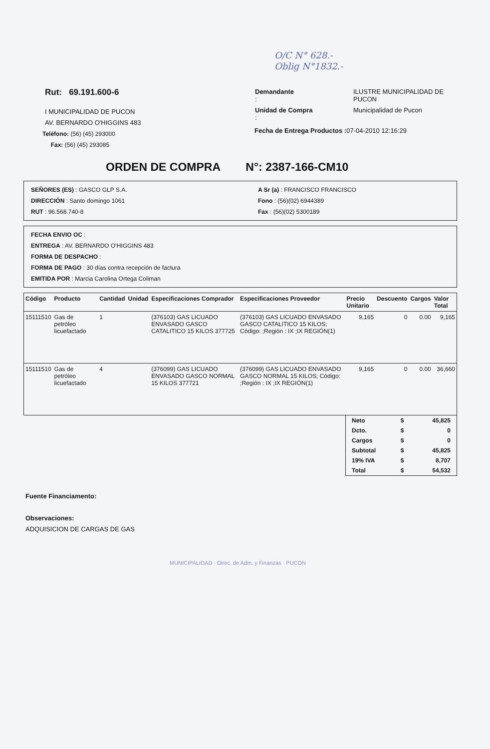O/C N° 628.-
Oblig N°1832.-
Rut: 69.191.600-6
I MUNICIPALIDAD DE PUCON
AV. BERNARDO O'HIGGINS 483
Teléfono: (56) (45) 293000
Fax: (56) (45) 293085
| Demandante : | ILUSTRE MUNICIPALIDAD DE PUCON |
| Unidad de Compra : | Municipalidad de Pucon |
Fecha de Entrega Productos : 07-04-2010 12:16:29
ORDEN DE COMPRA N°: 2387-166-CM10
SEÑORES (ES) : GASCO GLP S.A.
DIRECCIÓN : Santo domingo 1061
RUT : 96.568.740-8
A Sr (a) : FRANCISCO FRANCISCO
Fono : (56)(02) 6944389
Fax : (56)(02) 5300189
FECHA ENVIO OC :
ENTREGA : AV. BERNARDO O'HIGGINS 483
FORMA DE DESPACHO :
FORMA DE PAGO : 30 días contra recepción de factura
EMITIDA POR : Marcia Carolina Ortega Coliman
| Código | Producto | Cantidad | Unidad | Especificaciones Comprador | Especificaciones Proveedor | Precio Unitario | Descuento | Cargos | Valor Total |
| --- | --- | --- | --- | --- | --- | --- | --- | --- | --- |
| 15111510 | Gas de petróleo licuefactado | 1 | | (376103) GAS LICUADO ENVASADO GASCO CATALITICO 15 KILOS 377725 | (376103) GAS LICUADO ENVASADO GASCO CATALITICO 15 KILOS; Código: ;Región : IX ;IX REGIÓN(1) | 9,165 | 0 | 0.00 | 9,165 |
| 15111510 | Gas de petróleo licuefactado | 4 | | (376099) GAS LICUADO ENVASADO GASCO NORMAL 15 KILOS 377721 | (376099) GAS LICUADO ENVASADO GASCO NORMAL 15 KILOS; Código: ;Región : IX ;IX REGIÓN(1) | 9,165 | 0 | 0.00 | 36,660 |
| Neto | $ | 45,825 |
| Dcto. | $ | 0 |
| Cargos | $ | 0 |
| Subtotal | $ | 45,825 |
| 19% IVA | $ | 8,707 |
| Total | $ | 54,532 |
Fuente Financiamento:
Observaciones:
ADQUISICION DE CARGAS DE GAS
MUNICIPALIDAD · Direc. de Adm. y Finanzas · PUCON